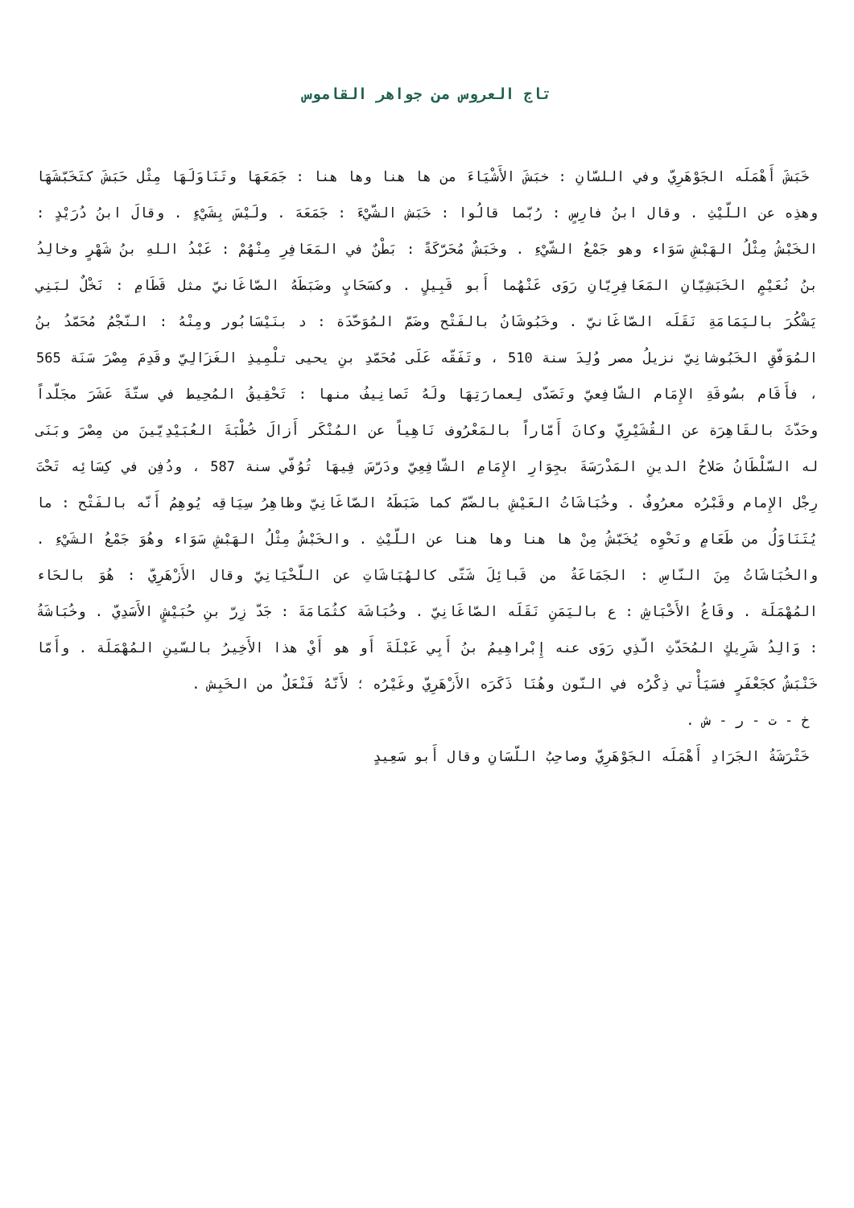تاج العروس من جواهر القاموس
خَبَشَ أَهْمَلَه الجَوْهَرِيّ وفي اللسّانِ : خبَشَ الأَشْيَاءَ من ها هنا وها هنا : جَمَعَهَا وتَنَاوَلَهَا مِثْل حَبَشَ كتَخَبّشَهَا وهذِه عن اللّيْثِ . وقال ابنُ فارِسٍ : رُبّما قالُوا : خَبَش الشّيْءَ : جَمَعَهَ . ولَيْسَ بِشَيْءٍ . وقالَ ابنُ دُرَيْدٍ : الخَبْشُ مِثْلُ الهَبْشِ سَوَاء وهو جَمْعُ الشّيْءِ . وخَبَشٌ مُحَرّكَةً : بَطْنٌ في المَعَافِرِ مِنْهُمْ : عَبْدُ اللهِ بنُ شَهْرٍ وخالِدُ بنُ نُعَيْمٍ الخَبَشِيّانِ المَعَافِرِيّانِ رَوَى عَنْهُما أَبو قَبِيلٍ . وكسَحَابٍ وضَبَطَهُ الصّاغَانيّ مثل قَطَامِ : نَخْلٌ لبَنِي يَشْكُرَ باليَمَامَةِ نَقَلَه الصّاغَانيّ . وخَبُوشَانُ بالفَتْح وضَمّ المُوَحّدَة : د بنَيْسَابُور ومِنْهُ : النّجْمُ مُحَمّدُ بنُ المُوَفّقِ الخَبُوشانِيّ نزيلُ مصر وُلِدَ سنة 510 ، وتَفَقّه عَلَى مُحَمّدِ بنِ يحيى تلْمِيذِ الغَزَالِيّ وقَدِمَ مِصْرَ سَنَة 565 ، فأَقَام بسُوقَةِ الإِمَام الشّافِعيّ وتَصَدّى لِعمارَتِهَا ولَهُ تَصانِيفُ منها : تَحْقِيقُ المُحِيط في ستّةَ عَشَرَ مجَلّداً وحَدّثَ بالقَاهِرَة عن القُشَيْرِيّ وكانَ أَمّاراً بالمَعْرُوف نَاهِياً عن المُنْكَر أَزالَ خُطْبَةَ العُبَيْدِيّينَ من مِصْرَ وبَنَى له السّلْطَانُ صَلاحُ الدينِ المَدْرَسَةَ بجِوَارِ الإِمَامِ الشّافِعِيّ ودَرّسَ فِيهَا تُوُفّي سنة 587 ، ودُفِن في كِسَائِه تَحْتَ رِجْل الإِمام وقَبْرُه معرُوفٌ . وخُبَاشَاتُ العَيْشِ بالضّمّ كما ضَبَطَهُ الصّاغَانِيّ وظاهِرُ سِيَاقِه يُوهِمُ أَنّه بالفَتْح : ما يُتَنَاوَلُ من طَعَامٍ ونَحْوِه يُخَبّشُ مِنْ ها هنا وها هنا عن اللّيْثِ . والخَبْشُ مِثْلُ الهَبْشِ سَوَاء وهُوَ جَمْعُ الشَيْءِ . والخُبَاشَاتُ مِنَ النّاسِ : الجَمَاعَةُ من قَبائِلَ شَتّى كالهُبَاشَاتِ عن اللّحْيَانِيّ وقال الأَزْهَرِيّ : هُوَ بالحَاء المُهْمَلَة . وقَاعُ الأَخْبَاشِ : ع باليَمَنِ نَقَلَه الصّاغَانِيّ . وخُبَاشَة كثُمَامَةَ : جَدّ زِرّ بنِ حُبَيْشٍ الأَسَدِيّ . وخُبَاشَةُ : وَالِدُ شَرِيكٍ المُحَدّثِ الّذِي رَوَى عنه إِبْراهِيمُ بنُ أَبِي عَبْلَةَ أَو هو أَيْ هذا الأَخِيرُ بالسّينِ المُهْمَلَة . وأَمّا خَنْبَشٌ كجَعْفَرٍ فسَيَأْتي ذِكْرُه في النّون وهُنَا ذَكَرَه الأَزْهَرِيّ وغَيْرُه ؛ لأَنّهُ فَنْعَلٌ من الخَبِش .
خ - ت - ر - ش .
خَتْرَشَةُ الجَرَادِ أَهْمَلَه الجَوْهَرِيّ وصاحِبُ اللّسَانِ وقال أَبو سَعِيدٍ